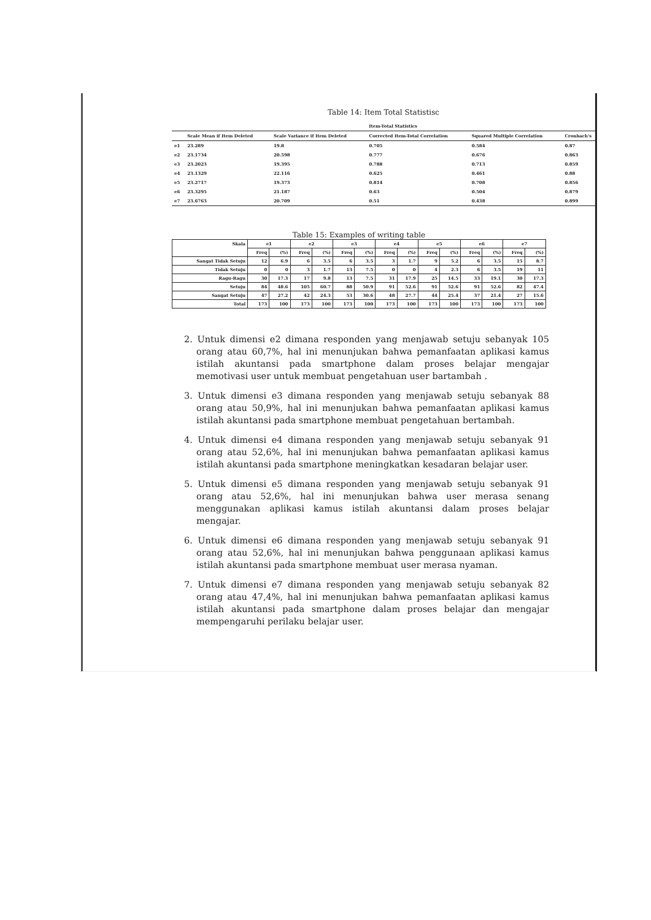Table 14: Item Total Statistisc
| | Item-Total Statistics | | | | |
| --- | --- | --- | --- | --- | --- |
| | Scale Mean if Item Deleted | Scale Variance if Item Deleted | Corrected Item-Total Correlation | Squared Multiple Correlation | Cronbach's |
| e1 | 23.289 | 19.8 | 0.705 | 0.584 | 0.87 |
| e2 | 23.1734 | 20.598 | 0.777 | 0.676 | 0.863 |
| e3 | 23.2023 | 19.395 | 0.788 | 0.713 | 0.859 |
| e4 | 23.1329 | 22.116 | 0.625 | 0.461 | 0.88 |
| e5 | 23.2717 | 19.373 | 0.814 | 0.708 | 0.856 |
| e6 | 23.3295 | 21.187 | 0.63 | 0.504 | 0.879 |
| e7 | 23.6763 | 20.709 | 0.51 | 0.438 | 0.899 |
Table 15: Examples of writing table
| Skala | e1 | | e2 | | e3 | | e4 | | e5 | | e6 | | e7 | |
| --- | --- | --- | --- | --- | --- | --- | --- | --- | --- | --- | --- | --- | --- | --- |
| | Freq | (%) | Freq | (%) | Freq | (%) | Freq | (%) | Freq | (%) | Freq | (%) | Freq | (%) |
| Sangat Tidak Setuju | 12 | 6.9 | 6 | 3.5 | 6 | 3.5 | 3 | 1.7 | 9 | 5.2 | 6 | 3.5 | 15 | 8.7 |
| Tidak Setuju | 0 | 0 | 3 | 1.7 | 13 | 7.5 | 0 | 0 | 4 | 2.3 | 6 | 3.5 | 19 | 11 |
| Ragu-Ragu | 30 | 17.3 | 17 | 9.8 | 13 | 7.5 | 31 | 17.9 | 25 | 14.5 | 33 | 19.1 | 30 | 17.3 |
| Setuju | 84 | 48.6 | 105 | 60.7 | 88 | 50.9 | 91 | 52.6 | 91 | 52.6 | 91 | 52.6 | 82 | 47.4 |
| Sangat Setuju | 47 | 27.2 | 42 | 24.3 | 53 | 30.6 | 48 | 27.7 | 44 | 25.4 | 37 | 21.4 | 27 | 15.6 |
| Total | 173 | 100 | 173 | 100 | 173 | 100 | 173 | 100 | 173 | 100 | 173 | 100 | 173 | 100 |
2. Untuk dimensi e2 dimana responden yang menjawab setuju sebanyak 105 orang atau 60,7%, hal ini menunjukan bahwa pemanfaatan aplikasi kamus istilah akuntansi pada smartphone dalam proses belajar mengajar memotivasi user untuk membuat pengetahuan user bartambah .
3. Untuk dimensi e3 dimana responden yang menjawab setuju sebanyak 88 orang atau 50,9%, hal ini menunjukan bahwa pemanfaatan aplikasi kamus istilah akuntansi pada smartphone membuat pengetahuan bertambah.
4. Untuk dimensi e4 dimana responden yang menjawab setuju sebanyak 91 orang atau 52,6%, hal ini menunjukan bahwa pemanfaatan aplikasi kamus istilah akuntansi pada smartphone meningkatkan kesadaran belajar user.
5. Untuk dimensi e5 dimana responden yang menjawab setuju sebanyak 91 orang atau 52,6%, hal ini menunjukan bahwa user merasa senang menggunakan aplikasi kamus istilah akuntansi dalam proses belajar mengajar.
6. Untuk dimensi e6 dimana responden yang menjawab setuju sebanyak 91 orang atau 52,6%, hal ini menunjukan bahwa penggunaan aplikasi kamus istilah akuntansi pada smartphone membuat user merasa nyaman.
7. Untuk dimensi e7 dimana responden yang menjawab setuju sebanyak 82 orang atau 47,4%, hal ini menunjukan bahwa pemanfaatan aplikasi kamus istilah akuntansi pada smartphone dalam proses belajar dan mengajar mempengaruhi perilaku belajar user.